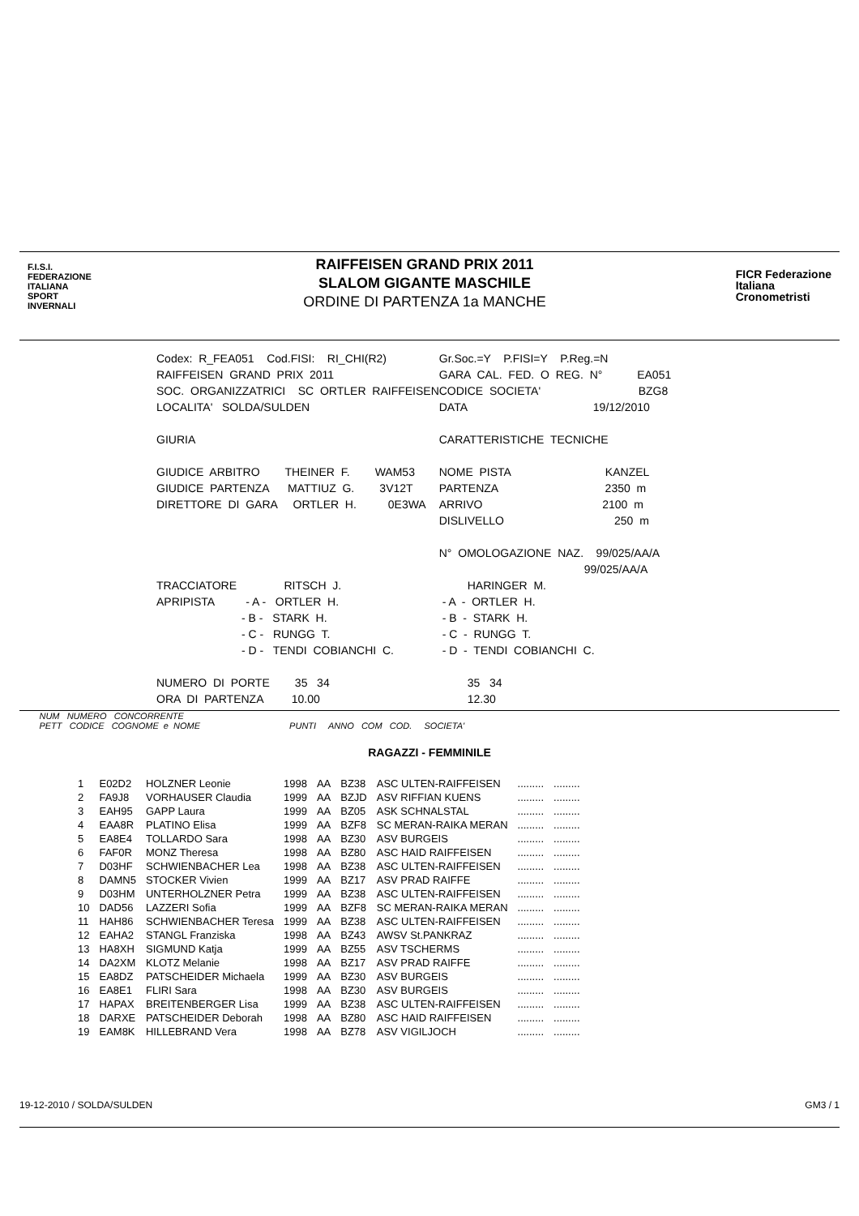F.I.S.I.
FEDERAZIONE
ITALIANA
SPORT
INVERNALI
RAIFFEISEN GRAND PRIX 2011
SLALOM GIGANTE MASCHILE
ORDINE DI PARTENZA 1a MANCHE
FICR Federazione
Italiana
Cronometristi
| Codex: R_FEA051 Cod.FISI: RI_CHI(R2) | Gr.Soc.=Y P.FISI=Y P.Reg.=N |
| RAIFFEISEN GRAND PRIX 2011 | GARA CAL. FED. O REG. N° EA051 |
| SOC. ORGANIZZATRICI SC ORTLER RAIFFEISEN | CODICE SOCIETA' BZG8 |
| LOCALITA' SOLDA/SULDEN | DATA 19/12/2010 |
| GIURIA | CARATTERISTICHE TECNICHE |
| GIUDICE ARBITRO THEINER F. WAM53 | NOME PISTA KANZEL |
| GIUDICE PARTENZA MATTIUZ G. 3V12T | PARTENZA 2350 m |
| DIRETTORE DI GARA ORTLER H. 0E3WA | ARRIVO 2100 m |
| | DISLIVELLO 250 m |
| | N° OMOLOGAZIONE NAZ. 99/025/AA/A 99/025/AA/A |
| TRACCIATORE RITSCH J. | HARINGER M. |
| APRIPISTA - A - ORTLER H. | - A - ORTLER H. |
| - B - STARK H. | - B - STARK H. |
| - C - RUNGG T. | - C - RUNGG T. |
| - D - TENDI COBIANCHI C. | - D - TENDI COBIANCHI C. |
| NUMERO DI PORTE 35 34 | 35 34 |
| ORA DI PARTENZA 10.00 | 12.30 |
        NUM   NUMERO   CONCORRENTE
        PETT   CODICE   COGNOME  e  NOME                                    PUNTI     ANNO   COM   COD.     SOCIETA'
RAGAZZI - FEMMINILE
| 1 | E02D2 | HOLZNER Leonie | 1998 | AA | BZ38 | ASC ULTEN-RAIFFEISEN | ......... | ......... |
| 2 | FA9J8 | VORHAUSER Claudia | 1999 | AA | BZJD | ASV RIFFIAN KUENS | ......... | ......... |
| 3 | EAH95 | GAPP Laura | 1999 | AA | BZ05 | ASK SCHNALSTAL | ......... | ......... |
| 4 | EAA8R | PLATINO Elisa | 1999 | AA | BZF8 | SC MERAN-RAIKA MERAN | ......... | ......... |
| 5 | EA8E4 | TOLLARDO Sara | 1998 | AA | BZ30 | ASV BURGEIS | ......... | ......... |
| 6 | FAF0R | MONZ Theresa | 1998 | AA | BZ80 | ASC HAID RAIFFEISEN | ......... | ......... |
| 7 | D03HF | SCHWIENBACHER Lea | 1998 | AA | BZ38 | ASC ULTEN-RAIFFEISEN | ......... | ......... |
| 8 | DAMN5 | STOCKER Vivien | 1999 | AA | BZ17 | ASV PRAD RAIFFE | ......... | ......... |
| 9 | D03HM | UNTERHOLZNER Petra | 1999 | AA | BZ38 | ASC ULTEN-RAIFFEISEN | ......... | ......... |
| 10 | DAD56 | LAZZERI Sofia | 1999 | AA | BZF8 | SC MERAN-RAIKA MERAN | ......... | ......... |
| 11 | HAH86 | SCHWIENBACHER Teresa | 1999 | AA | BZ38 | ASC ULTEN-RAIFFEISEN | ......... | ......... |
| 12 | EAHA2 | STANGL Franziska | 1998 | AA | BZ43 | AWSV St.PANKRAZ | ......... | ......... |
| 13 | HA8XH | SIGMUND Katja | 1999 | AA | BZ55 | ASV TSCHERMS | ......... | ......... |
| 14 | DA2XM | KLOTZ Melanie | 1998 | AA | BZ17 | ASV PRAD RAIFFE | ......... | ......... |
| 15 | EA8DZ | PATSCHEIDER Michaela | 1999 | AA | BZ30 | ASV BURGEIS | ......... | ......... |
| 16 | EA8E1 | FLIRI Sara | 1998 | AA | BZ30 | ASV BURGEIS | ......... | ......... |
| 17 | HAPAX | BREITENBERGER Lisa | 1999 | AA | BZ38 | ASC ULTEN-RAIFFEISEN | ......... | ......... |
| 18 | DARXE | PATSCHEIDER Deborah | 1998 | AA | BZ80 | ASC HAID RAIFFEISEN | ......... | ......... |
| 19 | EAM8K | HILLEBRAND Vera | 1998 | AA | BZ78 | ASV VIGILJOCH | ......... | ......... |
19-12-2010 / SOLDA/SULDEN GM3 / 1